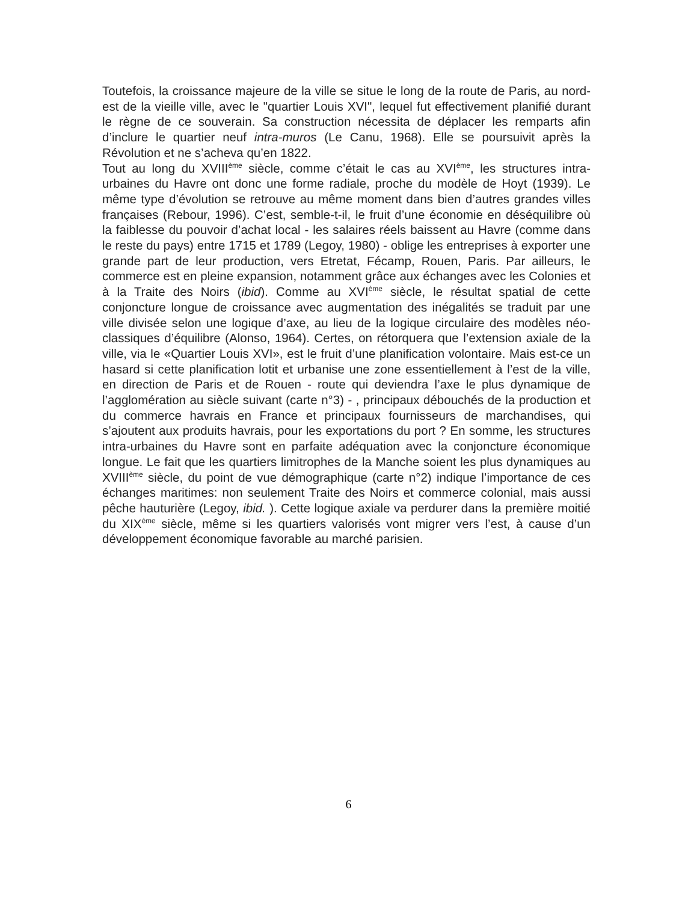Toutefois, la croissance majeure de la ville se situe le long de la route de Paris, au nord-est de la vieille ville, avec le "quartier Louis XVI", lequel fut effectivement planifié durant le règne de ce souverain. Sa construction nécessita de déplacer les remparts afin d’inclure le quartier neuf intra-muros (Le Canu, 1968). Elle se poursuivit après la Révolution et ne s’acheva qu’en 1822.
Tout au long du XVIII<sup>ème</sup> siècle, comme c’était le cas au XVI<sup>ème</sup>, les structures intra-urbaines du Havre ont donc une forme radiale, proche du modèle de Hoyt (1939). Le même type d’évolution se retrouve au même moment dans bien d’autres grandes villes françaises (Rebour, 1996). C’est, semble-t-il, le fruit d’une économie en déséquilibre où la faiblesse du pouvoir d’achat local - les salaires réels baissent au Havre (comme dans le reste du pays) entre 1715 et 1789 (Legoy, 1980) - oblige les entreprises à exporter une grande part de leur production, vers Etretat, Fécamp, Rouen, Paris. Par ailleurs, le commerce est en pleine expansion, notamment grâce aux échanges avec les Colonies et à la Traite des Noirs (ibid). Comme au XVI<sup>ème</sup> siècle, le résultat spatial de cette conjoncture longue de croissance avec augmentation des inégalités se traduit par une ville divisée selon une logique d’axe, au lieu de la logique circulaire des modèles néo-classiques d’équilibre (Alonso, 1964). Certes, on rétorquera que l’extension axiale de la ville, via le «Quartier Louis XVI», est le fruit d’une planification volontaire. Mais est-ce un hasard si cette planification lotit et urbanise une zone essentiellement à l’est de la ville, en direction de Paris et de Rouen - route qui deviendra l’axe le plus dynamique de l’agglomération au siècle suivant (carte n°3) - , principaux débouchés de la production et du commerce havrais en France et principaux fournisseurs de marchandises, qui s’ajoutent aux produits havrais, pour les exportations du port ? En somme, les structures intra-urbaines du Havre sont en parfaite adéquation avec la conjoncture économique longue. Le fait que les quartiers limitrophes de la Manche soient les plus dynamiques au XVIII<sup>ème</sup> siècle, du point de vue démographique (carte n°2) indique l’importance de ces échanges maritimes: non seulement Traite des Noirs et commerce colonial, mais aussi pêche hauturière (Legoy, ibid. ). Cette logique axiale va perdurer dans la première moitié du XIX<sup>ème</sup> siècle, même si les quartiers valorisés vont migrer vers l’est, à cause d’un développement économique favorable au marché parisien.
6